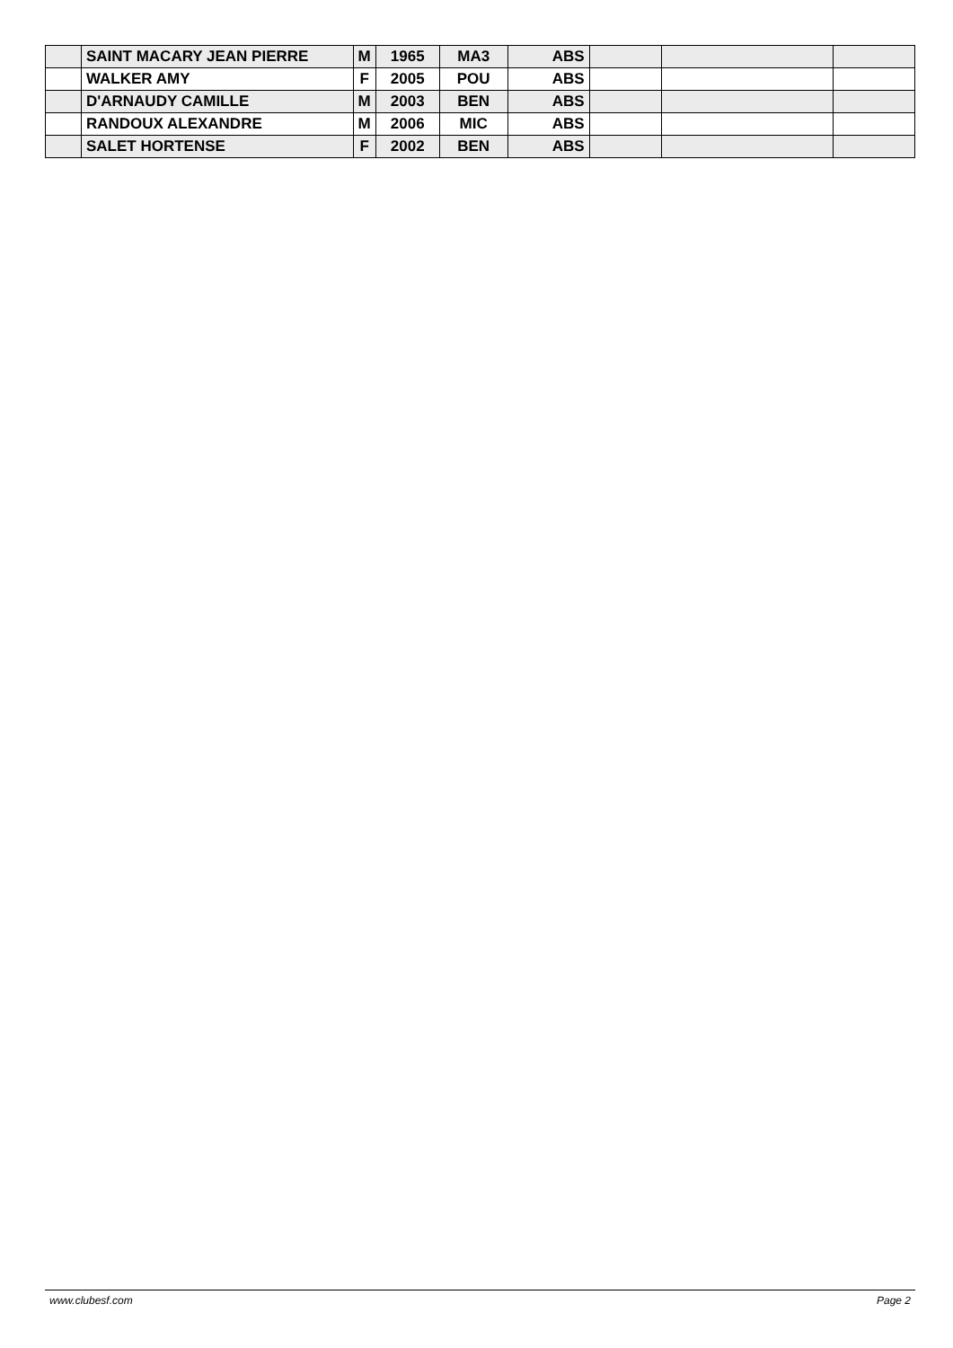| | SAINT MACARY JEAN PIERRE | M | 1965 | MA3 | ABS | | | |
| | WALKER AMY | F | 2005 | POU | ABS | | | |
| | D'ARNAUDY CAMILLE | M | 2003 | BEN | ABS | | | |
| | RANDOUX ALEXANDRE | M | 2006 | MIC | ABS | | | |
| | SALET HORTENSE | F | 2002 | BEN | ABS | | | |
www.clubesf.com Page 2